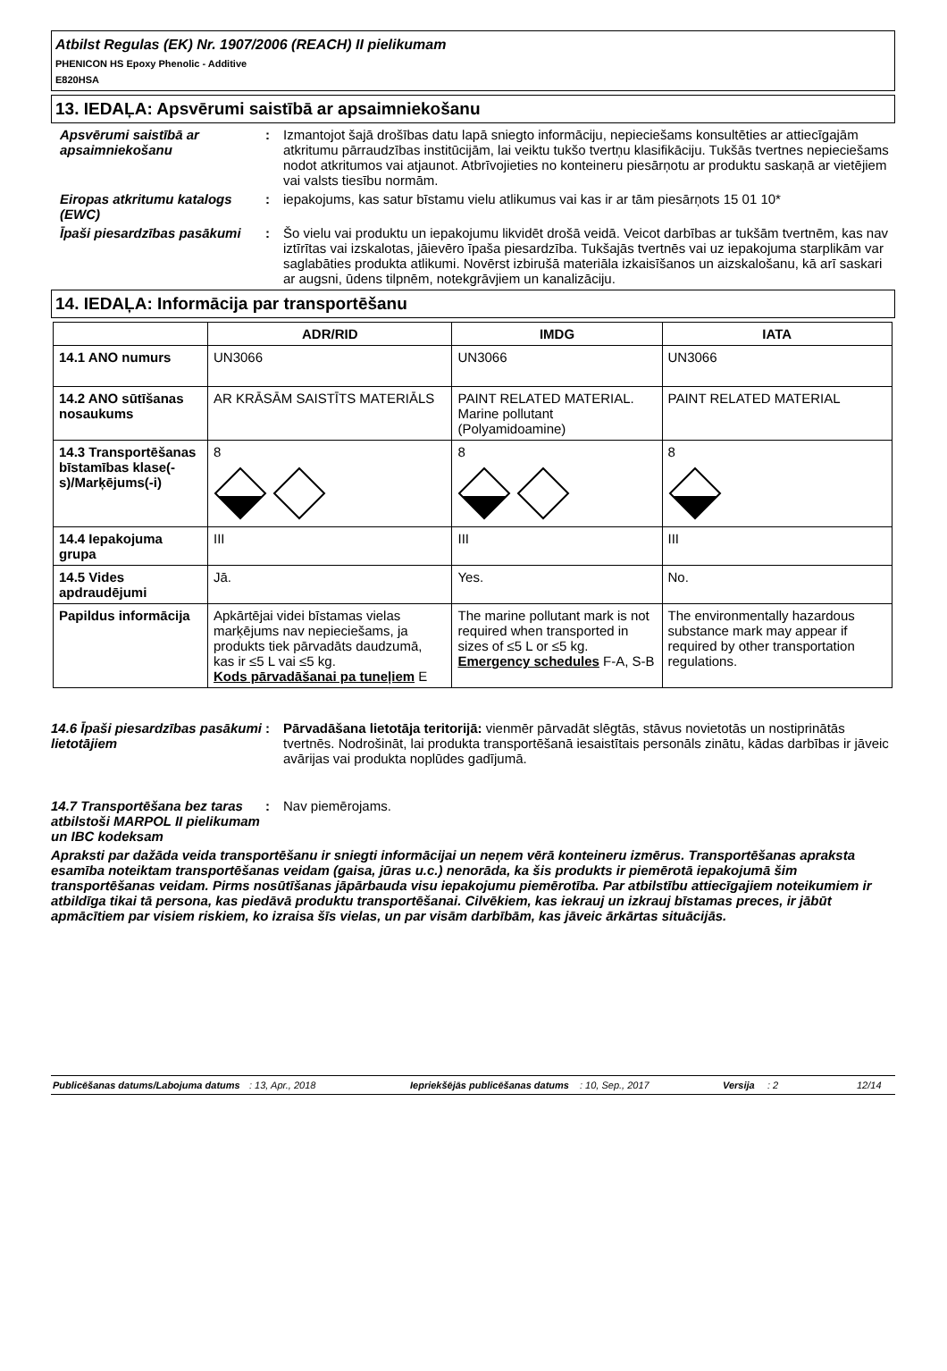Atbilst Regulas (EK) Nr. 1907/2006 (REACH) II pielikumam
PHENICON HS Epoxy Phenolic - Additive
E820HSA
13. IEDAĻA: Apsvērumi saistībā ar apsaimniekošanu
Apsvērumi saistībā ar apsaimniekošanu
: Izmantojot šajā drošības datu lapā sniegto informāciju, nepieciešams konsultēties ar attiecīgajām atkritumu pārraudzības institūcijām, lai veiktu tukšo tvertņu klasifikāciju. Tukšās tvertnes nepieciešams nodot atkritumos vai atjaunot. Atbrīvojieties no konteineru piesārņotu ar produktu saskaņā ar vietējiem vai valsts tiesību normām.
Eiropas atkritumu katalogs (EWC)
: iepakojums, kas satur bīstamu vielu atlikumus vai kas ir ar tām piesārņots 15 01 10*
Īpaši piesardzības pasākumi
: Šo vielu vai produktu un iepakojumu likvidēt drošā veidā. Veicot darbības ar tukšām tvertnēm, kas nav iztīrītas vai izskalotas, jāievēro īpaša piesardzība. Tukšajās tvertnēs vai uz iepakojuma starplikām var saglabāties produkta atlikumi. Novērst izbirušā materiāla izkaisīšanos un aizskalošanu, kā arī saskari ar augsni, ūdens tilpnēm, notekgrāvjiem un kanalizāciju.
14. IEDAĻA: Informācija par transportēšanu
| | ADR/RID | IMDG | IATA |
| --- | --- | --- | --- |
| 14.1 ANO numurs | UN3066 | UN3066 | UN3066 |
| 14.2 ANO sūtīšanas nosaukums | AR KRĀSĀM SAISTĪTS MATERIĀLS | PAINT RELATED MATERIAL. Marine pollutant (Polyamidoamine) | PAINT RELATED MATERIAL |
| 14.3 Transportēšanas bīstamības klase(-s)/Marķējums(-i) | 8 | 8 | 8 |
| 14.4 Iepakojuma grupa | III | III | III |
| 14.5 Vides apdraudējumi | Jā. | Yes. | No. |
| Papildus informācija | Apkārtējai videi bīstamas vielas marķējums nav nepieciešams, ja produkts tiek pārvadāts daudzumā, kas ir ≤5 L vai ≤5 kg. Kods pārvadāšanai pa tuneļiem E | The marine pollutant mark is not required when transported in sizes of ≤5 L or ≤5 kg. Emergency schedules F-A, S-B | The environmentally hazardous substance mark may appear if required by other transportation regulations. |
14.6 Īpaši piesardzības pasākumi lietotājiem
: Pārvadāšana lietotāja teritorijā: vienmēr pārvadāt slēgtās, stāvus novietotās un nostiprinātās tvertnēs. Nodrošināt, lai produkta transportēšanā iesaistītais personāls zinātu, kādas darbības ir jāveic avārijas vai produkta noplūdes gadījumā.
14.7 Transportēšana bez taras atbilstoši MARPOL II pielikumam un IBC kodeksam
: Nav piemērojams.
Apraksti par dažāda veida transportēšanu ir sniegti informācijai un neņem vērā konteineru izmērus. Transportēšanas apraksta esamība noteiktam transportēšanas veidam (gaisa, jūras u.c.) nenorāda, ka šis produkts ir piemērotā iepakojumā šim transportēšanas veidam. Pirms nosūtīšanas jāpārbauda visu iepakojumu piemērotība. Par atbilstību attiecīgajiem noteikumiem ir atbildīga tikai tā persona, kas piedāvā produktu transportēšanai. Cilvēkiem, kas iekrauj un izkrauj bīstamas preces, ir jābūt apmācītiem par visiem riskiem, ko izraisa šīs vielas, un par visām darbībām, kas jāveic ārkārtas situācijās.
Publicēšanas datums/Labojuma datums: 13, Apr., 2018 Iepriekšējās publicēšanas datums: 10, Sep., 2017 Versija: 2 12/14